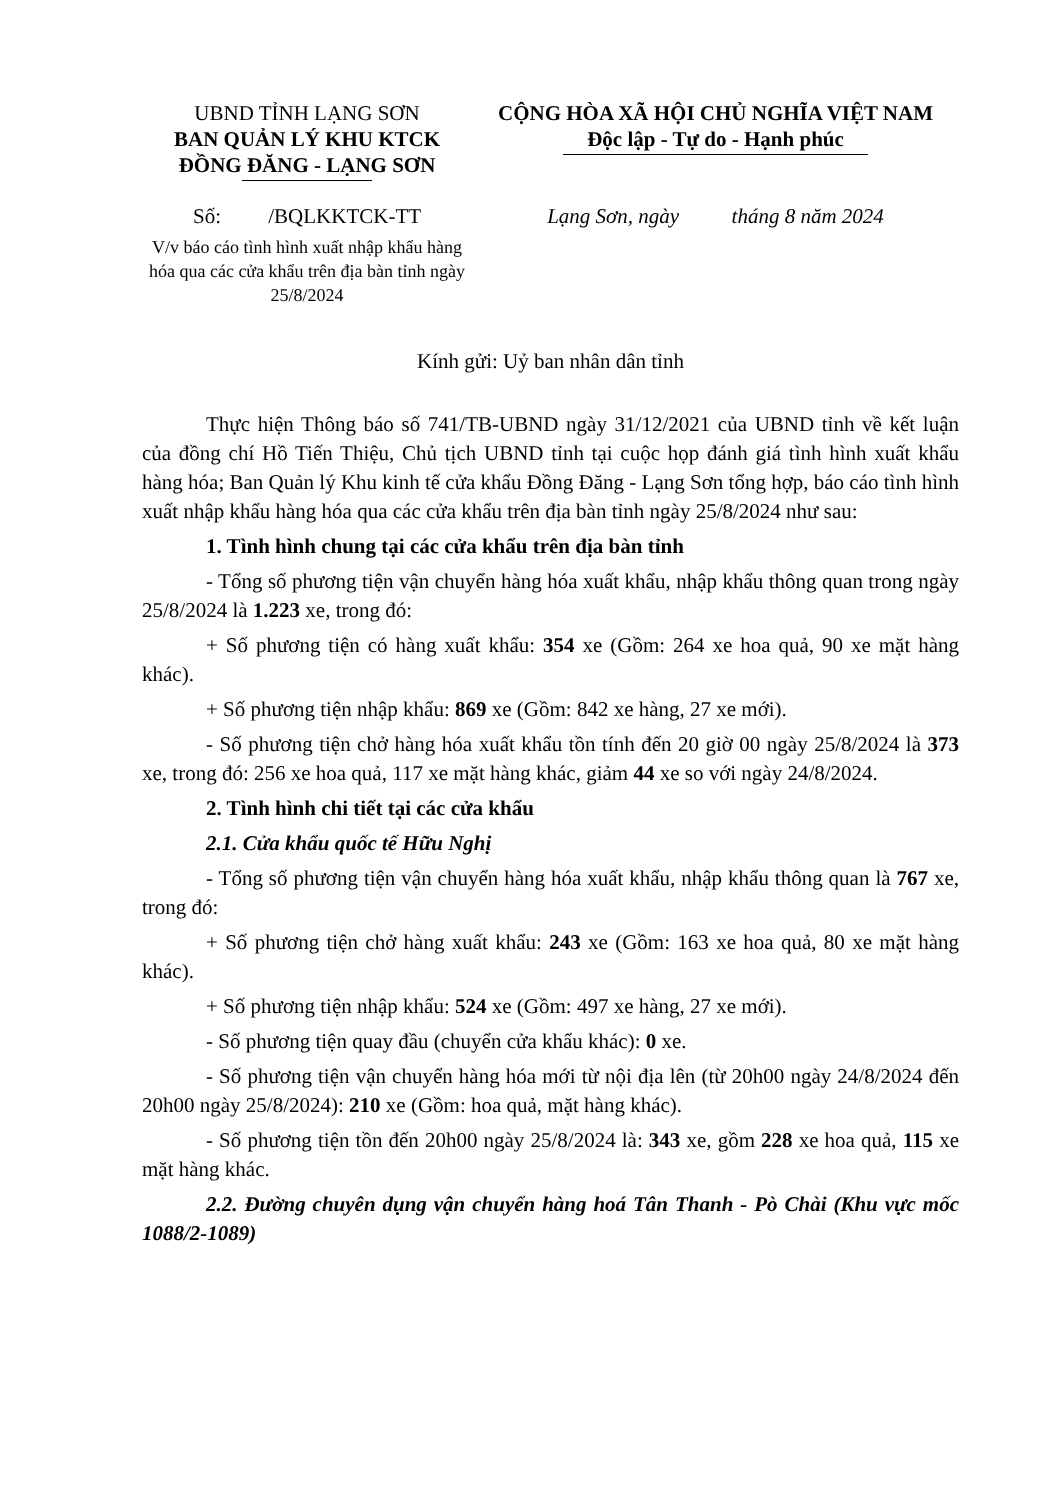UBND TỈNH LẠNG SƠN
BAN QUẢN LÝ KHU KTCK
ĐỒNG ĐĂNG - LẠNG SƠN
CỘNG HÒA XÃ HỘI CHỦ NGHĨA VIỆT NAM
Độc lập - Tự do - Hạnh phúc
Số: /BQLKKTCK-TT
V/v báo cáo tình hình xuất nhập khẩu hàng hóa qua các cửa khẩu trên địa bàn tỉnh ngày 25/8/2024
Lạng Sơn, ngày tháng 8 năm 2024
Kính gửi: Uỷ ban nhân dân tỉnh
Thực hiện Thông báo số 741/TB-UBND ngày 31/12/2021 của UBND tỉnh về kết luận của đồng chí Hồ Tiến Thiệu, Chủ tịch UBND tỉnh tại cuộc họp đánh giá tình hình xuất khẩu hàng hóa; Ban Quản lý Khu kinh tế cửa khẩu Đồng Đăng - Lạng Sơn tổng hợp, báo cáo tình hình xuất nhập khẩu hàng hóa qua các cửa khẩu trên địa bàn tỉnh ngày 25/8/2024 như sau:
1. Tình hình chung tại các cửa khẩu trên địa bàn tỉnh
- Tổng số phương tiện vận chuyển hàng hóa xuất khẩu, nhập khẩu thông quan trong ngày 25/8/2024 là 1.223 xe, trong đó:
+ Số phương tiện có hàng xuất khẩu: 354 xe (Gồm: 264 xe hoa quả, 90 xe mặt hàng khác).
+ Số phương tiện nhập khẩu: 869 xe (Gồm: 842 xe hàng, 27 xe mới).
- Số phương tiện chở hàng hóa xuất khẩu tồn tính đến 20 giờ 00 ngày 25/8/2024 là 373 xe, trong đó: 256 xe hoa quả, 117 xe mặt hàng khác, giảm 44 xe so với ngày 24/8/2024.
2. Tình hình chi tiết tại các cửa khẩu
2.1. Cửa khẩu quốc tế Hữu Nghị
- Tổng số phương tiện vận chuyển hàng hóa xuất khẩu, nhập khẩu thông quan là 767 xe, trong đó:
+ Số phương tiện chở hàng xuất khẩu: 243 xe (Gồm: 163 xe hoa quả, 80 xe mặt hàng khác).
+ Số phương tiện nhập khẩu: 524 xe (Gồm: 497 xe hàng, 27 xe mới).
- Số phương tiện quay đầu (chuyển cửa khẩu khác): 0 xe.
- Số phương tiện vận chuyển hàng hóa mới từ nội địa lên (từ 20h00 ngày 24/8/2024 đến 20h00 ngày 25/8/2024): 210 xe (Gồm: hoa quả, mặt hàng khác).
- Số phương tiện tồn đến 20h00 ngày 25/8/2024 là: 343 xe, gồm 228 xe hoa quả, 115 xe mặt hàng khác.
2.2. Đường chuyên dụng vận chuyển hàng hoá Tân Thanh - Pò Chài (Khu vực mốc 1088/2-1089)